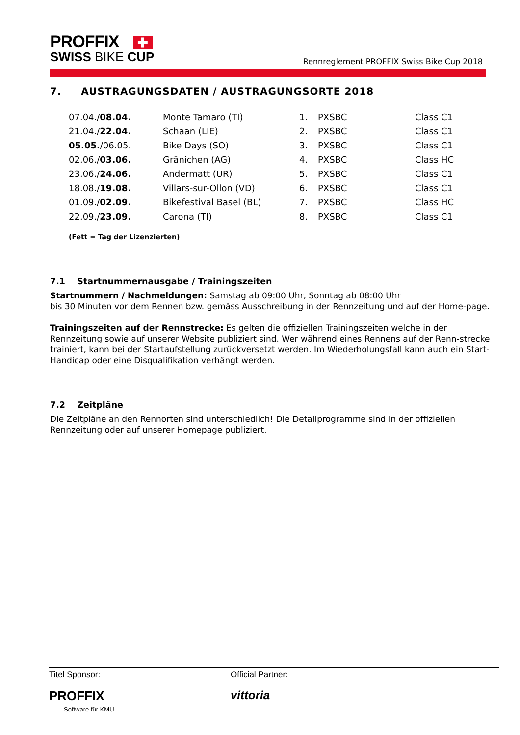PROFFIX ✚
SWISS BIKE CUP
Rennreglement PROFFIX Swiss Bike Cup 2018
7. AUSTRAGUNGSDATEN / AUSTRAGUNGSORTE 2018
| 07.04./ 08.04. | Monte Tamaro (TI) | 1. | PXSBC | Class C1 |
| 21.04./ 22.04. | Schaan (LIE) | 2. | PXSBC | Class C1 |
| 05.05. /06.05. | Bike Days (SO) | 3. | PXSBC | Class C1 |
| 02.06./ 03.06. | Gränichen (AG) | 4. | PXSBC | Class HC |
| 23.06./ 24.06. | Andermatt (UR) | 5. | PXSBC | Class C1 |
| 18.08./ 19.08. | Villars-sur-Ollon (VD) | 6. | PXSBC | Class C1 |
| 01.09./ 02.09. | Bikefestival Basel (BL) | 7. | PXSBC | Class HC |
| 22.09./ 23.09. | Carona (TI) | 8. | PXSBC | Class C1 |
(Fett = Tag der Lizenzierten)
7.1 Startnummernausgabe / Trainingszeiten
Startnummern / Nachmeldungen: Samstag ab 09:00 Uhr, Sonntag ab 08:00 Uhr
bis 30 Minuten vor dem Rennen bzw. gemäss Ausschreibung in der Rennzeitung und auf der Home-page.
Trainingszeiten auf der Rennstrecke: Es gelten die offiziellen Trainingszeiten welche in der Rennzeitung sowie auf unserer Website publiziert sind. Wer während eines Rennens auf der Renn-strecke trainiert, kann bei der Startaufstellung zurückversetzt werden. Im Wiederholungsfall kann auch ein Start-Handicap oder eine Disqualifikation verhängt werden.
7.2 Zeitpläne
Die Zeitpläne an den Rennorten sind unterschiedlich! Die Detailprogramme sind in der offiziellen Rennzeitung oder auf unserer Homepage publiziert.
Titel Sponsor:
PROFFIX
Software für KMU
Official Partner:
vittoria